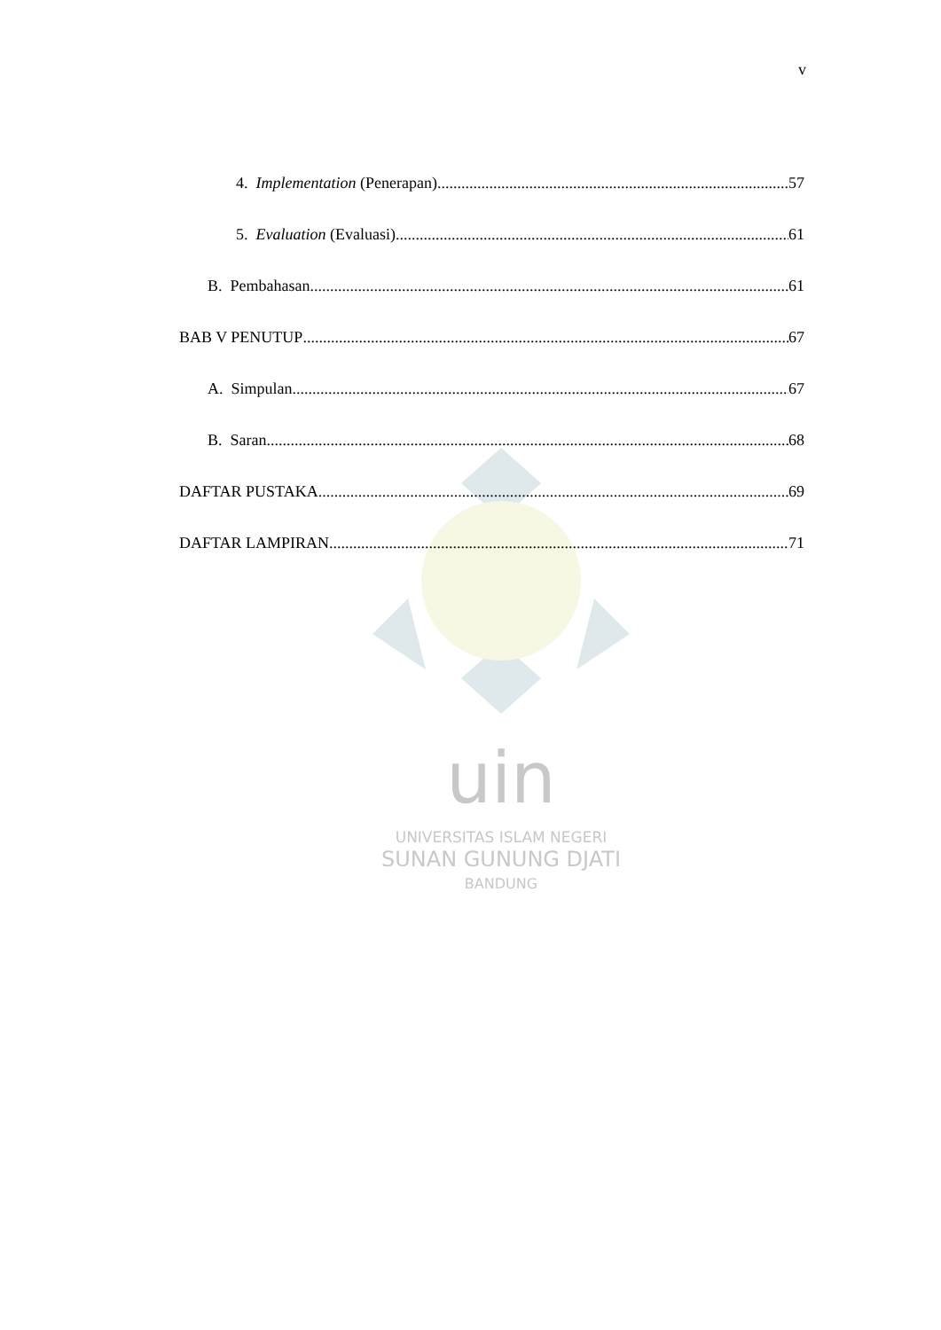v
uin
UNIVERSITAS ISLAM NEGERI
SUNAN GUNUNG DJATI
BANDUNG
4. Implementation (Penerapan) 57
5. Evaluation (Evaluasi) 61
B. Pembahasan 61
BAB V PENUTUP 67
A. Simpulan 67
B. Saran 68
DAFTAR PUSTAKA 69
DAFTAR LAMPIRAN 71